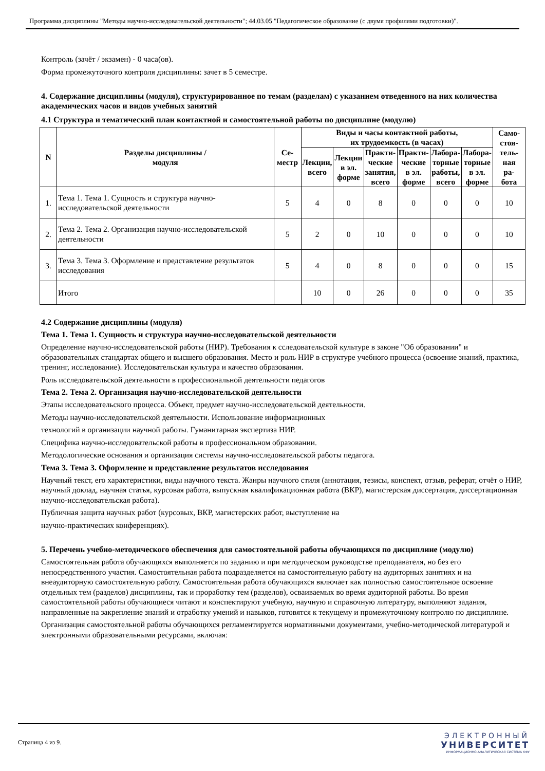Программа дисциплины "Методы научно-исследовательской деятельности"; 44.03.05 "Педагогическое образование (с двумя профилями подготовки)".
Контроль (зачёт / экзамен) - 0 часа(ов).
Форма промежуточного контроля дисциплины: зачет в 5 семестре.
4. Содержание дисциплины (модуля), структурированное по темам (разделам) с указанием отведенного на них количества академических часов и видов учебных занятий
4.1 Структура и тематический план контактной и самостоятельной работы по дисциплине (модулю)
| N | Разделы дисциплины / модуля | Се- местр | Виды и часы контактной работы, их трудоемкость (в часах) | | | | | | Само- стоя- тель- ная ра- бота |
| --- | --- | --- | --- | --- | --- | --- | --- | --- | --- |
| | | | Лекции, всего | Лекции в эл. форме | Практи- ческие занятия, всего | Практи- ческие в эл. форме | Лабора- торные работы, всего | Лабора- торные в эл. форме | |
| 1. | Тема 1. Тема 1. Сущность и структура научно-исследовательской деятельности | 5 | 4 | 0 | 8 | 0 | 0 | 0 | 10 |
| 2. | Тема 2. Тема 2. Организация научно-исследовательской деятельности | 5 | 2 | 0 | 10 | 0 | 0 | 0 | 10 |
| 3. | Тема 3. Тема 3. Оформление и представление результатов исследования | 5 | 4 | 0 | 8 | 0 | 0 | 0 | 15 |
| | Итого | | 10 | 0 | 26 | 0 | 0 | 0 | 35 |
4.2 Содержание дисциплины (модуля)
Тема 1. Тема 1. Сущность и структура научно-исследовательской деятельности
Определение научно-исследовательской работы (НИР). Требования к сследовательской культуре в законе "Об образовании" и образовательных стандартах общего и высшего образования. Место и роль НИР в структуре учебного процесса (освоение знаний, практика, тренинг, исследование). Исследовательская культура и качество образования.
Роль исследовательской деятельности в профессиональной деятельности педагогов
Тема 2. Тема 2. Организация научно-исследовательской деятельности
Этапы исследовательского процесса. Объект, предмет научно-исследовательской деятельности.
Методы научно-исследовательской деятельности. Использование информационных
технологий в организации научной работы. Гуманитарная экспертиза НИР.
Специфика научно-исследовательской работы в профессиональном образовании.
Методологические основания и организация системы научно-исследовательской работы педагога.
Тема 3. Тема 3. Оформление и представление результатов исследования
Научный текст, его характеристики, виды научного текста. Жанры научного стиля (аннотация, тезисы, конспект, отзыв, реферат, отчёт о НИР, научный доклад, научная статья, курсовая работа, выпускная квалификационная работа (ВКР), магистерская диссертация, диссертационная научно-исследовательская работа).
Публичная защита научных работ (курсовых, ВКР, магистерских работ, выступление на
научно-практических конференциях).
5. Перечень учебно-методического обеспечения для самостоятельной работы обучающихся по дисциплине (модулю)
Самостоятельная работа обучающихся выполняется по заданию и при методическом руководстве преподавателя, но без его непосредственного участия. Самостоятельная работа подразделяется на самостоятельную работу на аудиторных занятиях и на внеаудиторную самостоятельную работу. Самостоятельная работа обучающихся включает как полностью самостоятельное освоение отдельных тем (разделов) дисциплины, так и проработку тем (разделов), осваиваемых во время аудиторной работы. Во время самостоятельной работы обучающиеся читают и конспектируют учебную, научную и справочную литературу, выполняют задания, направленные на закрепление знаний и отработку умений и навыков, готовятся к текущему и промежуточному контролю по дисциплине.
Организация самостоятельной работы обучающихся регламентируется нормативными документами, учебно-методической литературой и электронными образовательными ресурсами, включая:
Страница 4 из 9.
ЭЛЕКТРОННЫЙ
УНИВЕРСИТЕТ
ИНФОРМАЦИОННО-АНАЛИТИЧЕСКАЯ СИСТЕМА КФУ